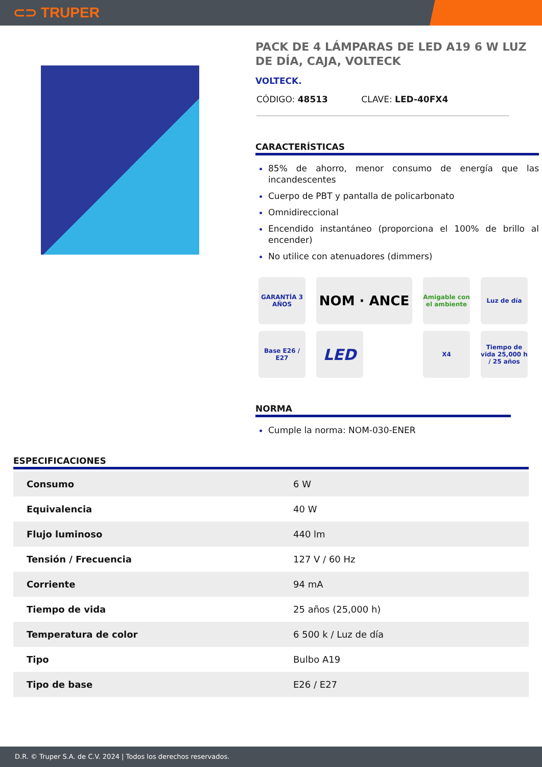⊂⊃ TRUPER
PACK DE 4 LÁMPARAS DE LED A19 6 W LUZ DE DÍA, CAJA, VOLTECK
VOLTECK.
CÓDIGO: 48513 CLAVE: LED-40FX4
CARACTERÍSTICAS
85% de ahorro, menor consumo de energía que las incandescentes
Cuerpo de PBT y pantalla de policarbonato
Omnidireccional
Encendido instantáneo (proporciona el 100% de brillo al encender)
No utilice con atenuadores (dimmers)
GARANTÍA 3 AÑOS
NOM · ANCE
Amigable con el ambiente
Luz de día
Base E26 / E27
LED
X4
Tiempo de vida 25,000 h / 25 años
NORMA
Cumple la norma: NOM-030-ENER
ESPECIFICACIONES
| Consumo | 6 W |
| Equivalencia | 40 W |
| Flujo luminoso | 440 lm |
| Tensión / Frecuencia | 127 V / 60 Hz |
| Corriente | 94 mA |
| Tiempo de vida | 25 años (25,000 h) |
| Temperatura de color | 6 500 k / Luz de día |
| Tipo | Bulbo A19 |
| Tipo de base | E26 / E27 |
D.R. © Truper S.A. de C.V. 2024 | Todos los derechos reservados.